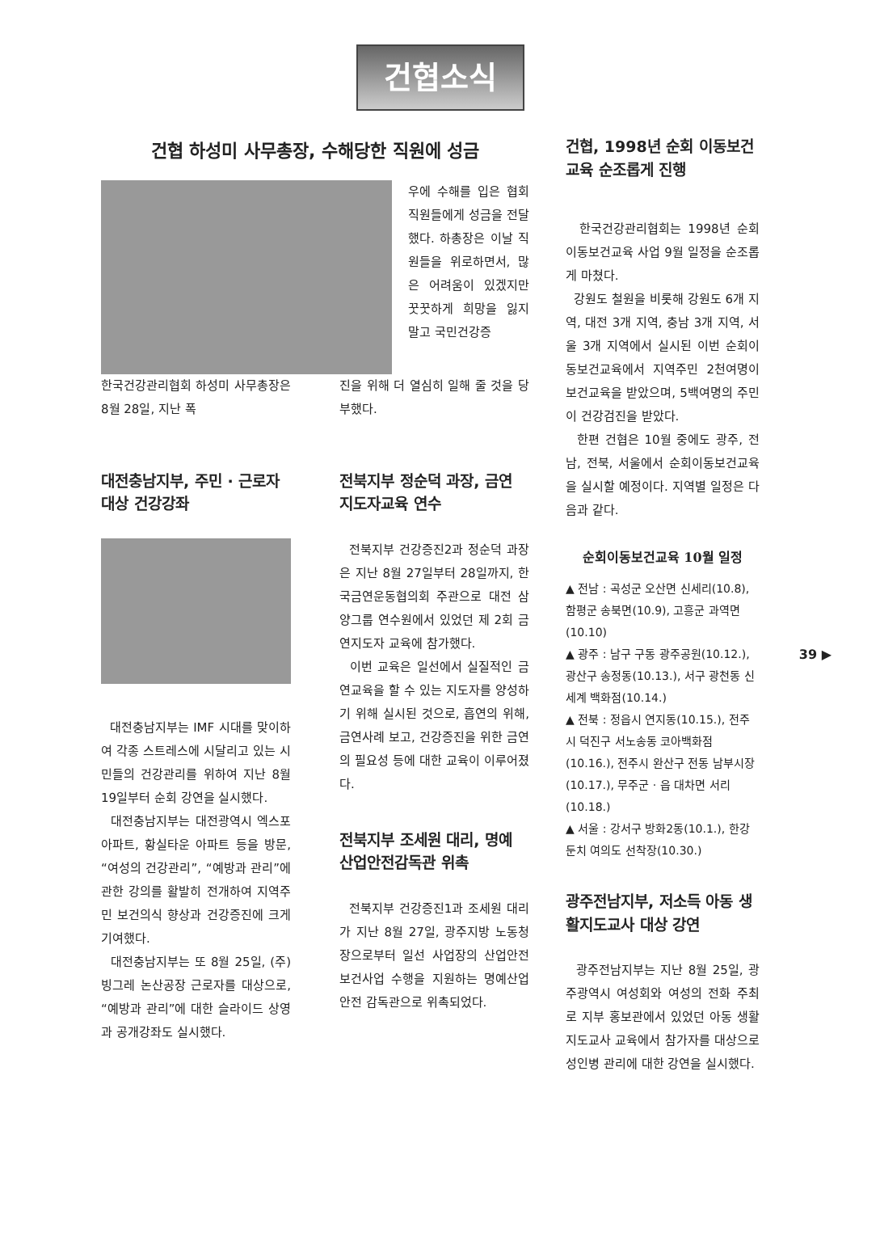건협소식
건협 하성미 사무총장, 수해당한 직원에 성금
우에 수해를 입은 협회 직원들에게 성금을 전달했다. 하총장은 이날 직원들을 위로하면서, 많은 어려움이 있겠지만 꿋꿋하게 희망을 잃지 말고 국민건강증
한국건강관리협회 하성미 사무총장은 8월 28일, 지난 폭
진을 위해 더 열심히 일해 줄 것을 당부했다.
대전충남지부, 주민 · 근로자 대상 건강강좌
대전충남지부는 IMF 시대를 맞이하여 각종 스트레스에 시달리고 있는 시민들의 건강관리를 위하여 지난 8월 19일부터 순회 강연을 실시했다.
대전충남지부는 대전광역시 엑스포 아파트, 황실타운 아파트 등을 방문, “여성의 건강관리”, “예방과 관리”에 관한 강의를 활발히 전개하여 지역주민 보건의식 향상과 건강증진에 크게 기여했다.
대전충남지부는 또 8월 25일, (주)빙그레 논산공장 근로자를 대상으로, “예방과 관리”에 대한 슬라이드 상영과 공개강좌도 실시했다.
전북지부 정순덕 과장, 금연 지도자교육 연수
전북지부 건강증진2과 정순덕 과장은 지난 8월 27일부터 28일까지, 한국금연운동협의회 주관으로 대전 삼양그룹 연수원에서 있었던 제 2회 금연지도자 교육에 참가했다.
이번 교육은 일선에서 실질적인 금연교육을 할 수 있는 지도자를 양성하기 위해 실시된 것으로, 흡연의 위해, 금연사례 보고, 건강증진을 위한 금연의 필요성 등에 대한 교육이 이루어졌다.
전북지부 조세원 대리, 명예 산업안전감독관 위촉
전북지부 건강증진1과 조세원 대리가 지난 8월 27일, 광주지방 노동청장으로부터 일선 사업장의 산업안전보건사업 수행을 지원하는 명예산업안전 감독관으로 위촉되었다.
건협, 1998년 순회 이동보건 교육 순조롭게 진행
한국건강관리협회는 1998년 순회 이동보건교육 사업 9월 일정을 순조롭게 마쳤다.
강원도 철원을 비롯해 강원도 6개 지역, 대전 3개 지역, 충남 3개 지역, 서울 3개 지역에서 실시된 이번 순회이동보건교육에서 지역주민 2천여명이 보건교육을 받았으며, 5백여명의 주민이 건강검진을 받았다.
한편 건협은 10월 중에도 광주, 전남, 전북, 서울에서 순회이동보건교육을 실시할 예정이다. 지역별 일정은 다음과 같다.
순회이동보건교육 10월 일정
▲ 전남 : 곡성군 오산면 신세리(10.8), 함평군 송북면(10.9), 고흥군 과역면(10.10)
▲ 광주 : 남구 구동 광주공원(10.12.), 광산구 송정동(10.13.), 서구 광천동 신세계 백화점(10.14.)
▲ 전북 : 정읍시 연지동(10.15.), 전주시 덕진구 서노송동 코아백화점(10.16.), 전주시 완산구 전동 남부시장(10.17.), 무주군 · 읍 대차면 서리(10.18.)
▲ 서울 : 강서구 방화2동(10.1.), 한강둔치 여의도 선착장(10.30.)
광주전남지부, 저소득 아동 생활지도교사 대상 강연
광주전남지부는 지난 8월 25일, 광주광역시 여성회와 여성의 전화 주최로 지부 홍보관에서 있었던 아동 생활지도교사 교육에서 참가자를 대상으로 성인병 관리에 대한 강연을 실시했다.
39 ▶